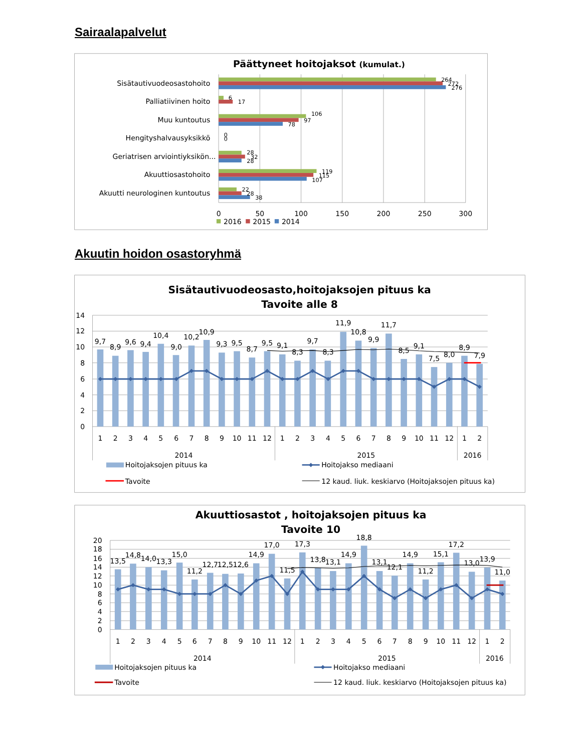Sairaalapalvelut
Päättyneet hoitojaksot (kumulat.)
Sisätautivuodeosastohoito
Palliatiivinen hoito
Muu kuntoutus
Hengityshalvausyksikkö
Geriatrisen arviointiyksikön...
Akuuttiosastohoito
Akuutti neurologinen kuntoutus
264
272
276
6
17
106
97
78
0
0
28
32
28
119
115
107
22
28
38
0
50
100
150
200
250
300
2016
2015
2014
Akuutin hoidon osastoryhmä
Sisätautivuodeosasto,hoitojaksojen pituus ka
Tavoite alle 8
14
12
10
8
6
4
2
0
9,7
8,9
9,6
9,4
10,4
9,0
10,2
10,9
9,3
9,5
8,7
9,5
9,1
8,3
9,7
8,3
11,9
10,8
9,9
11,7
8,5
9,1
7,5
8,0
8,9
7,9
1
2
3
4
5
6
7
8
9
10
11
12
1
2
3
4
5
6
7
8
9
10
11
12
1
2
2014
2015
2016
Hoitojaksojen pituus ka
Hoitojakso mediaani
Tavoite
12 kaud. liuk. keskiarvo (Hoitojaksojen pituus ka)
Akuuttiosastot , hoitojaksojen pituus ka
Tavoite 10
20
18
16
14
12
10
8
6
4
2
0
13,5
14,8
14,0
13,3
15,0
11,2
12,7
12,5
12,6
14,9
17,0
11,5
17,3
13,8
13,1
14,9
18,8
13,1
12,1
14,9
11,2
15,1
17,2
13,0
13,9
11,0
1
2
3
4
5
6
7
8
9
10
11
12
1
2
3
4
5
6
7
8
9
10
11
12
1
2
2014
2015
2016
Hoitojaksojen pituus ka
Hoitojakso mediaani
Tavoite
12 kaud. liuk. keskiarvo (Hoitojaksojen pituus ka)